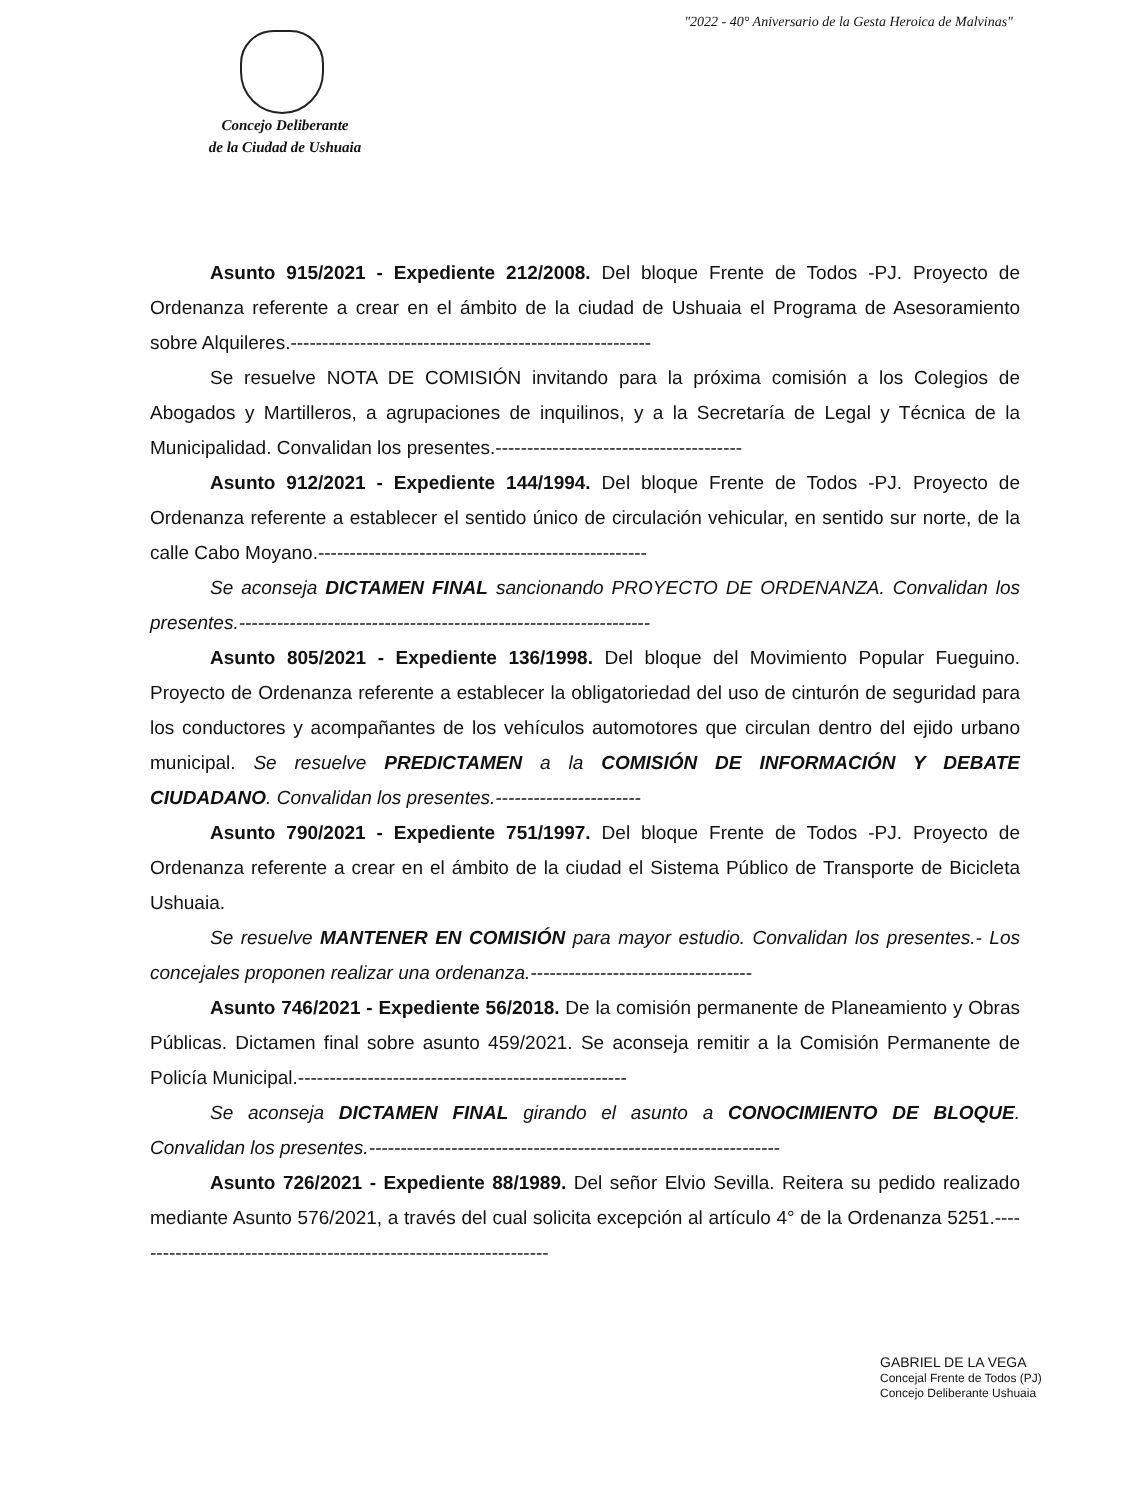"2022 - 40° Aniversario de la Gesta Heroica de Malvinas"
Concejo Deliberante
de la Ciudad de Ushuaia
Asunto 915/2021 - Expediente 212/2008. Del bloque Frente de Todos -PJ. Proyecto de Ordenanza referente a crear en el ámbito de la ciudad de Ushuaia el Programa de Asesoramiento sobre Alquileres.---------------------------------------------------------
Se resuelve NOTA DE COMISIÓN invitando para la próxima comisión a los Colegios de Abogados y Martilleros, a agrupaciones de inquilinos, y a la Secretaría de Legal y Técnica de la Municipalidad. Convalidan los presentes.---------------------------------------
Asunto 912/2021 - Expediente 144/1994. Del bloque Frente de Todos -PJ. Proyecto de Ordenanza referente a establecer el sentido único de circulación vehicular, en sentido sur norte, de la calle Cabo Moyano.----------------------------------------------------
Se aconseja DICTAMEN FINAL sancionando PROYECTO DE ORDENANZA. Convalidan los presentes.-----------------------------------------------------------------
Asunto 805/2021 - Expediente 136/1998. Del bloque del Movimiento Popular Fueguino. Proyecto de Ordenanza referente a establecer la obligatoriedad del uso de cinturón de seguridad para los conductores y acompañantes de los vehículos automotores que circulan dentro del ejido urbano municipal. Se resuelve PREDICTAMEN a la COMISIÓN DE INFORMACIÓN Y DEBATE CIUDADANO. Convalidan los presentes.-----------------------
Asunto 790/2021 - Expediente 751/1997. Del bloque Frente de Todos -PJ. Proyecto de Ordenanza referente a crear en el ámbito de la ciudad el Sistema Público de Transporte de Bicicleta Ushuaia.
Se resuelve MANTENER EN COMISIÓN para mayor estudio. Convalidan los presentes.- Los concejales proponen realizar una ordenanza.-----------------------------------
Asunto 746/2021 - Expediente 56/2018. De la comisión permanente de Planeamiento y Obras Públicas. Dictamen final sobre asunto 459/2021. Se aconseja remitir a la Comisión Permanente de Policía Municipal.----------------------------------------------------
Se aconseja DICTAMEN FINAL girando el asunto a CONOCIMIENTO DE BLOQUE. Convalidan los presentes.-----------------------------------------------------------------
Asunto 726/2021 - Expediente 88/1989. Del señor Elvio Sevilla. Reitera su pedido realizado mediante Asunto 576/2021, a través del cual solicita excepción al artículo 4° de la Ordenanza 5251.-------------------------------------------------------------------
GABRIEL DE LA VEGA
Concejal Frente de Todos (PJ)
Concejo Deliberante Ushuaia